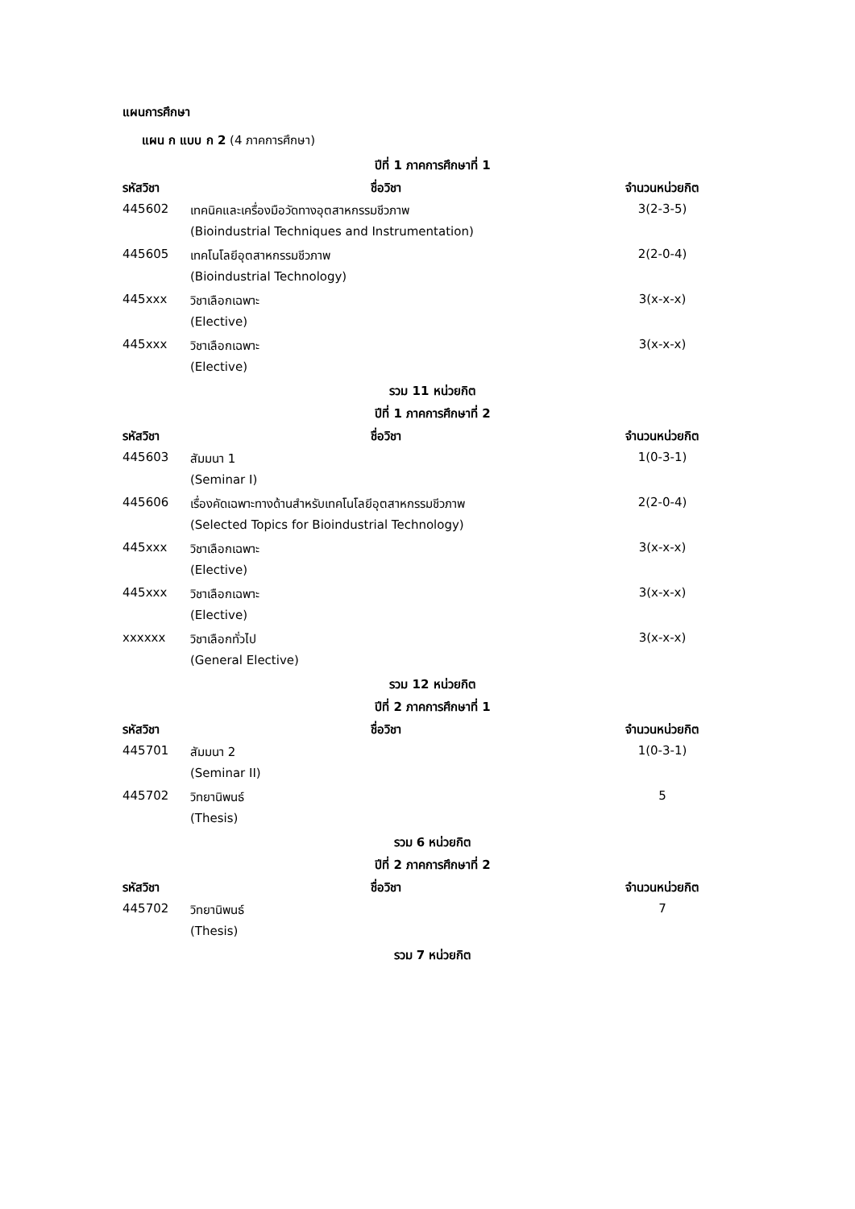แผนการศึกษา
แผน ก แบบ ก 2 (4 ภาคการศึกษา)
| ปีที่ 1 ภาคการศึกษาที่ 1 | | |
| --- | --- | --- |
| รหัสวิชา | ชื่อวิชา | จำนวนหน่วยกิต |
| 445602 | เทคนิคและเครื่องมือวัดทางอุตสาหกรรมชีวภาพ | 3(2-3-5) |
| | (Bioindustrial Techniques and Instrumentation) | |
| 445605 | เทคโนโลยีอุตสาหกรรมชีวภาพ | 2(2-0-4) |
| | (Bioindustrial Technology) | |
| 445xxx | วิชาเลือกเฉพาะ | 3(x-x-x) |
| | (Elective) | |
| 445xxx | วิชาเลือกเฉพาะ | 3(x-x-x) |
| | (Elective) | |
| รวม 11 หน่วยกิต | | |
| ปีที่ 1 ภาคการศึกษาที่ 2 | | |
| รหัสวิชา | ชื่อวิชา | จำนวนหน่วยกิต |
| 445603 | สัมมนา 1 | 1(0-3-1) |
| | (Seminar I) | |
| 445606 | เรื่องคัดเฉพาะทางด้านสำหรับเทคโนโลยีอุตสาหกรรมชีวภาพ | 2(2-0-4) |
| | (Selected Topics for Bioindustrial Technology) | |
| 445xxx | วิชาเลือกเฉพาะ | 3(x-x-x) |
| | (Elective) | |
| 445xxx | วิชาเลือกเฉพาะ | 3(x-x-x) |
| | (Elective) | |
| xxxxxx | วิชาเลือกทั่วไป | 3(x-x-x) |
| | (General Elective) | |
| รวม 12 หน่วยกิต | | |
| ปีที่ 2 ภาคการศึกษาที่ 1 | | |
| รหัสวิชา | ชื่อวิชา | จำนวนหน่วยกิต |
| 445701 | สัมมนา 2 | 1(0-3-1) |
| | (Seminar II) | |
| 445702 | วิทยานิพนธ์ | 5 |
| | (Thesis) | |
| รวม 6 หน่วยกิต | | |
| ปีที่ 2 ภาคการศึกษาที่ 2 | | |
| รหัสวิชา | ชื่อวิชา | จำนวนหน่วยกิต |
| 445702 | วิทยานิพนธ์ | 7 |
| | (Thesis) | |
| รวม 7 หน่วยกิต | | |